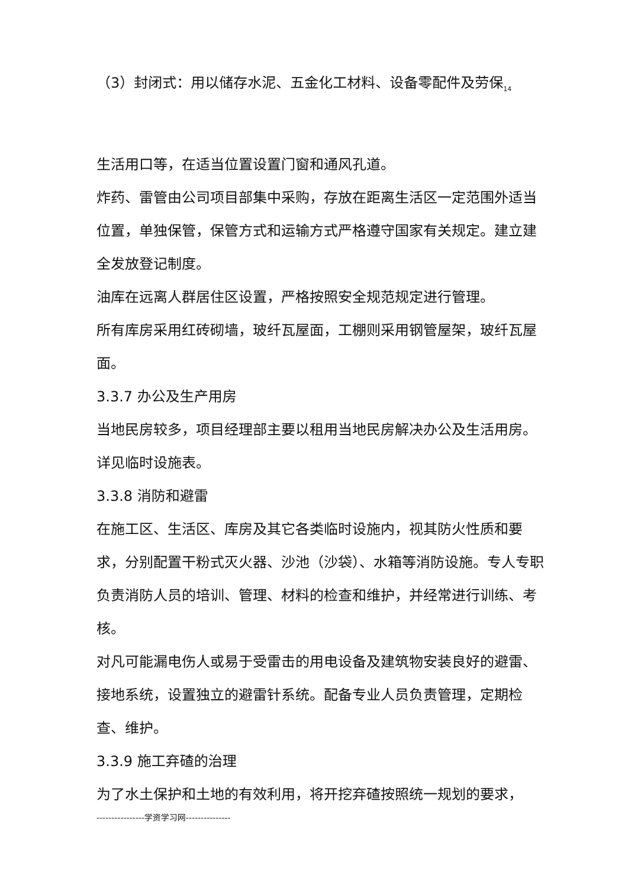（3）封闭式：用以储存水泥、五金化工材料、设备零配件及劳保14
生活用口等，在适当位置设置门窗和通风孔道。
炸药、雷管由公司项目部集中采购，存放在距离生活区一定范围外适当位置，单独保管，保管方式和运输方式严格遵守国家有关规定。建立建全发放登记制度。
油库在远离人群居住区设置，严格按照安全规范规定进行管理。
所有库房采用红砖砌墙，玻纤瓦屋面，工棚则采用钢管屋架，玻纤瓦屋面。
3.3.7 办公及生产用房
当地民房较多，项目经理部主要以租用当地民房解决办公及生活用房。详见临时设施表。
3.3.8 消防和避雷
在施工区、生活区、库房及其它各类临时设施内，视其防火性质和要求，分别配置干粉式灭火器、沙池（沙袋）、水箱等消防设施。专人专职负责消防人员的培训、管理、材料的检查和维护，并经常进行训练、考核。
对凡可能漏电伤人或易于受雷击的用电设备及建筑物安装良好的避雷、接地系统，设置独立的避雷针系统。配备专业人员负责管理，定期检查、维护。
3.3.9 施工弃碴的治理
为了水土保护和土地的有效利用，将开挖弃碴按照统一规划的要求，
----------------学资学习网---------------